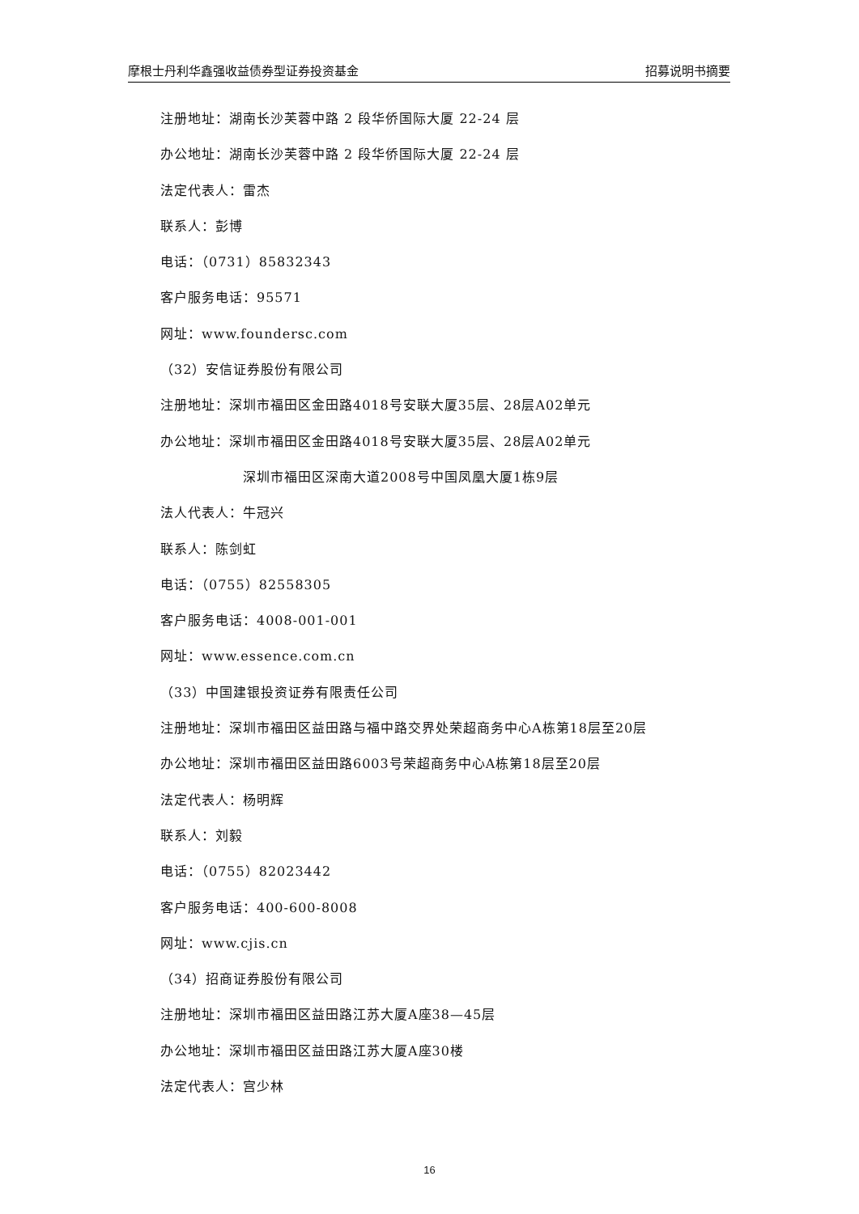摩根士丹利华鑫强收益债券型证券投资基金 招募说明书摘要
注册地址：湖南长沙芙蓉中路 2 段华侨国际大厦 22-24 层
办公地址：湖南长沙芙蓉中路 2 段华侨国际大厦 22-24 层
法定代表人：雷杰
联系人：彭博
电话：（0731）85832343
客户服务电话：95571
网址：www.foundersc.com
（32）安信证券股份有限公司
注册地址：深圳市福田区金田路4018号安联大厦35层、28层A02单元
办公地址：深圳市福田区金田路4018号安联大厦35层、28层A02单元
深圳市福田区深南大道2008号中国凤凰大厦1栋9层
法人代表人：牛冠兴
联系人：陈剑虹
电话：（0755）82558305
客户服务电话：4008-001-001
网址：www.essence.com.cn
（33）中国建银投资证券有限责任公司
注册地址：深圳市福田区益田路与福中路交界处荣超商务中心A栋第18层至20层
办公地址：深圳市福田区益田路6003号荣超商务中心A栋第18层至20层
法定代表人：杨明辉
联系人：刘毅
电话：（0755）82023442
客户服务电话：400-600-8008
网址：www.cjis.cn
（34）招商证券股份有限公司
注册地址：深圳市福田区益田路江苏大厦A座38—45层
办公地址：深圳市福田区益田路江苏大厦A座30楼
法定代表人：宫少林
16